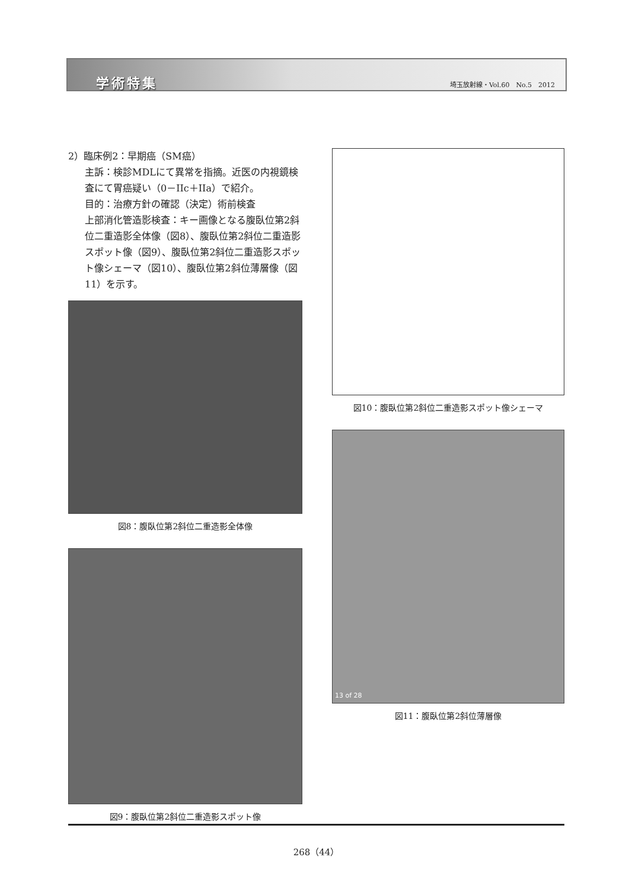学術特集 埼玉放射線・Vol.60　No.5　2012
2）臨床例2：早期癌（SM癌）
主訴：検診MDLにて異常を指摘。近医の内視鏡検査にて胃癌疑い（0－IIc＋IIa）で紹介。
目的：治療方針の確認（決定）術前検査
上部消化管造影検査：キー画像となる腹臥位第2斜位二重造影全体像（図8）、腹臥位第2斜位二重造影スポット像（図9）、腹臥位第2斜位二重造影スポット像シェーマ（図10）、腹臥位第2斜位薄層像（図11）を示す。
図8：腹臥位第2斜位二重造影全体像
図9：腹臥位第2斜位二重造影スポット像
図10：腹臥位第2斜位二重造影スポット像シェーマ
13 of 28
図11：腹臥位第2斜位薄層像
268（44）